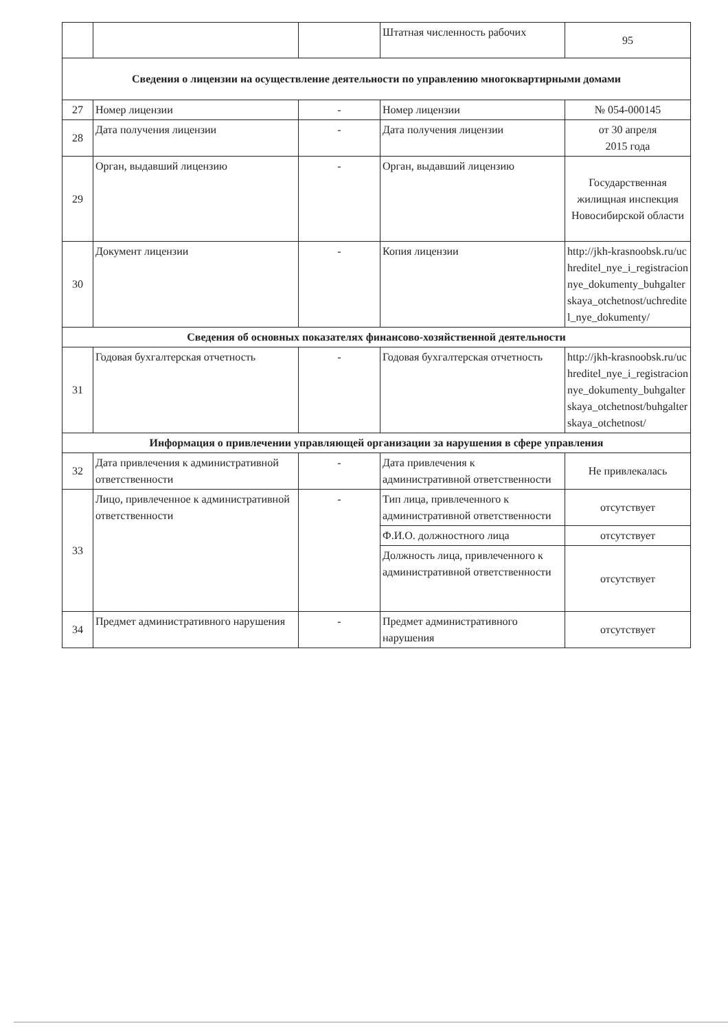| | | | Штатная численность рабочих | 95 |
| Сведения о лицензии на осуществление деятельности по управлению многоквартирными домами | | | | |
| 27 | Номер лицензии | - | Номер лицензии | № 054-000145 |
| 28 | Дата получения лицензии | - | Дата получения лицензии | от 30 апреля 2015 года |
| 29 | Орган, выдавший лицензию | - | Орган, выдавший лицензию | Государственная жилищная инспекция Новосибирской области |
| 30 | Документ лицензии | - | Копия лицензии | http://jkh-krasnoobsk.ru/uchreditel_nye_i_registracionnye_dokumenty_buhgalterskaya_otchetnost/uchreditel_nye_dokumenty/ |
| Сведения об основных показателях финансово-хозяйственной деятельности | | | | |
| 31 | Годовая бухгалтерская отчетность | - | Годовая бухгалтерская отчетность | http://jkh-krasnoobsk.ru/uchreditel_nye_i_registracionnye_dokumenty_buhgalterskaya_otchetnost/buhgalterskaya_otchetnost/ |
| Информация о привлечении управляющей организации за нарушения в сфере управления | | | | |
| 32 | Дата привлечения к административной ответственности | - | Дата привлечения к административной ответственности | Не привлекалась |
| 33 | Лицо, привлеченное к административной ответственности | - | Тип лица, привлеченного к административной ответственности | отсутствует |
| | | | Ф.И.О. должностного лица | отсутствует |
| | | | Должность лица, привлеченного к административной ответственности | отсутствует |
| 34 | Предмет административного нарушения | - | Предмет административного нарушения | отсутствует |